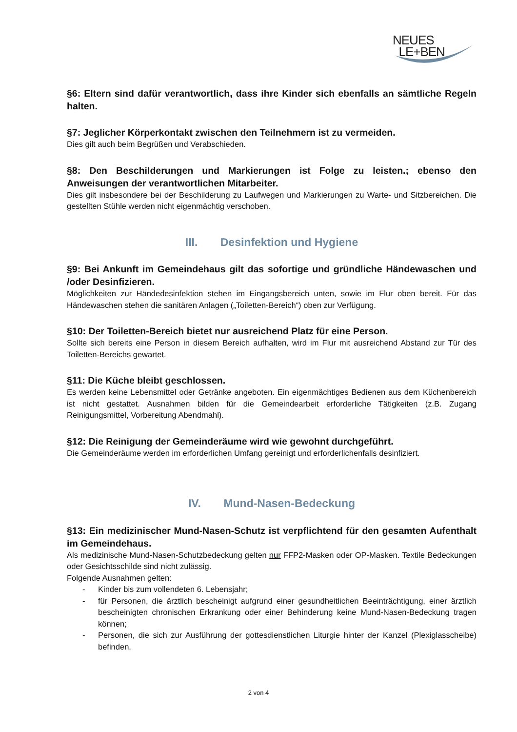NEUES
LE+BEN
§6: Eltern sind dafür verantwortlich, dass ihre Kinder sich ebenfalls an sämtliche Regeln halten.
§7: Jeglicher Körperkontakt zwischen den Teilnehmern ist zu vermeiden.
Dies gilt auch beim Begrüßen und Verabschieden.
§8: Den Beschilderungen und Markierungen ist Folge zu leisten.; ebenso den Anweisungen der verantwortlichen Mitarbeiter.
Dies gilt insbesondere bei der Beschilderung zu Laufwegen und Markierungen zu Warte- und Sitzbereichen. Die gestellten Stühle werden nicht eigenmächtig verschoben.
III. Desinfektion und Hygiene
§9: Bei Ankunft im Gemeindehaus gilt das sofortige und gründliche Händewaschen und /oder Desinfizieren.
Möglichkeiten zur Händedesinfektion stehen im Eingangsbereich unten, sowie im Flur oben bereit. Für das Händewaschen stehen die sanitären Anlagen („Toiletten-Bereich“) oben zur Verfügung.
§10: Der Toiletten-Bereich bietet nur ausreichend Platz für eine Person.
Sollte sich bereits eine Person in diesem Bereich aufhalten, wird im Flur mit ausreichend Abstand zur Tür des Toiletten-Bereichs gewartet.
§11: Die Küche bleibt geschlossen.
Es werden keine Lebensmittel oder Getränke angeboten. Ein eigenmächtiges Bedienen aus dem Küchenbereich ist nicht gestattet. Ausnahmen bilden für die Gemeindearbeit erforderliche Tätigkeiten (z.B. Zugang Reinigungsmittel, Vorbereitung Abendmahl).
§12: Die Reinigung der Gemeinderäume wird wie gewohnt durchgeführt.
Die Gemeinderäume werden im erforderlichen Umfang gereinigt und erforderlichenfalls desinfiziert.
IV. Mund-Nasen-Bedeckung
§13: Ein medizinischer Mund-Nasen-Schutz ist verpflichtend für den gesamten Aufenthalt im Gemeindehaus.
Als medizinische Mund-Nasen-Schutzbedeckung gelten nur FFP2-Masken oder OP-Masken. Textile Bedeckungen oder Gesichtsschilde sind nicht zulässig.
Folgende Ausnahmen gelten:
- Kinder bis zum vollendeten 6. Lebensjahr;
- für Personen, die ärztlich bescheinigt aufgrund einer gesundheitlichen Beeinträchtigung, einer ärztlich bescheinigten chronischen Erkrankung oder einer Behinderung keine Mund-Nasen-Bedeckung tragen können;
- Personen, die sich zur Ausführung der gottesdienstlichen Liturgie hinter der Kanzel (Plexiglasscheibe) befinden.
2 von 4